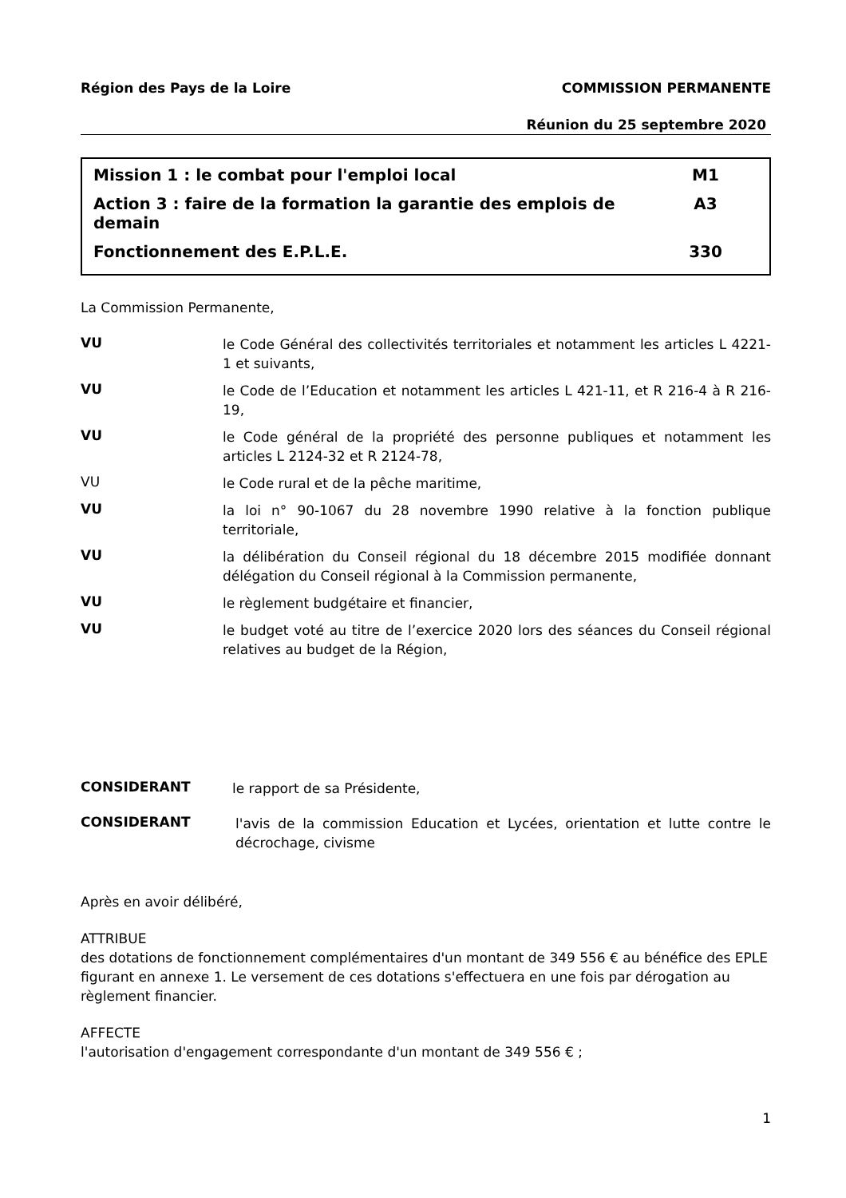Région des Pays de la Loire COMMISSION PERMANENTE
Réunion du 25 septembre 2020
Mission 1 : le combat pour l'emploi local M1
Action 3 : faire de la formation la garantie des emplois de
demain A3
Fonctionnement des E.P.L.E. 330
La Commission Permanente,
VU
le Code Général des collectivités territoriales et notamment les articles L 4221-1 et suivants,
VU
le Code de l’Education et notamment les articles L 421-11, et R 216-4 à R 216-19,
VU
le Code général de la propriété des personne publiques et notamment les articles L 2124-32 et R 2124-78,
VU
le Code rural et de la pêche maritime,
VU
la loi n° 90-1067 du 28 novembre 1990 relative à la fonction publique territoriale,
VU
la délibération du Conseil régional du 18 décembre 2015 modifiée donnant délégation du Conseil régional à la Commission permanente,
VU
le règlement budgétaire et financier,
VU
le budget voté au titre de l’exercice 2020 lors des séances du Conseil régional relatives au budget de la Région,
CONSIDERANT
le rapport de sa Présidente,
CONSIDERANT
l'avis de la commission Education et Lycées, orientation et lutte contre le décrochage, civisme
Après en avoir délibéré,
ATTRIBUE
des dotations de fonctionnement complémentaires d'un montant de 349 556 € au bénéfice des EPLE figurant en annexe 1. Le versement de ces dotations s'effectuera en une fois par dérogation au règlement financier.
AFFECTE
l'autorisation d'engagement correspondante d'un montant de 349 556 € ;
1